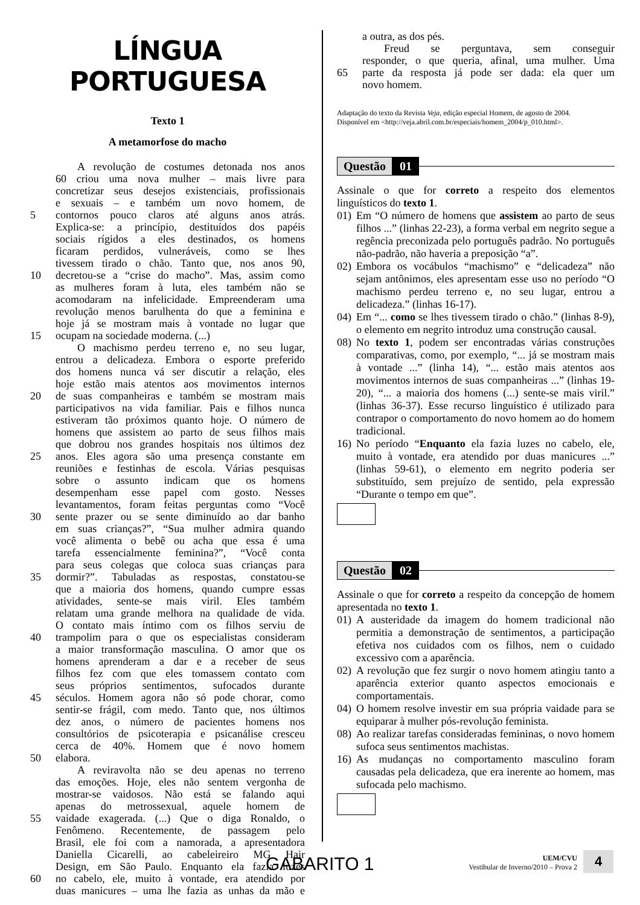LÍNGUA PORTUGUESA
Texto 1
A metamorfose do macho
A revolução de costumes detonada nos anos
60 criou uma nova mulher – mais livre para
concretizar seus desejos existenciais, profissionais
e sexuais – e também um novo homem, de
5 contornos pouco claros até alguns anos atrás.
Explica-se: a princípio, destituídos dos papéis
sociais rígidos a eles destinados, os homens
ficaram perdidos, vulneráveis, como se lhes
tivessem tirado o chão. Tanto que, nos anos 90,
10 decretou-se a “crise do macho”. Mas, assim como
as mulheres foram à luta, eles também não se
acomodaram na infelicidade. Empreenderam uma
revolução menos barulhenta do que a feminina e
hoje já se mostram mais à vontade no lugar que
15 ocupam na sociedade moderna. (...)
O machismo perdeu terreno e, no seu lugar,
entrou a delicadeza. Embora o esporte preferido
dos homens nunca vá ser discutir a relação, eles
hoje estão mais atentos aos movimentos internos
20 de suas companheiras e também se mostram mais
participativos na vida familiar. Pais e filhos nunca
estiveram tão próximos quanto hoje. O número de
homens que assistem ao parto de seus filhos mais
que dobrou nos grandes hospitais nos últimos dez
25 anos. Eles agora são uma presença constante em
reuniões e festinhas de escola. Várias pesquisas
sobre o assunto indicam que os homens
desempenham esse papel com gosto. Nesses
levantamentos, foram feitas perguntas como “Você
30 sente prazer ou se sente diminuído ao dar banho
em suas crianças?”, “Sua mulher admira quando
você alimenta o bebê ou acha que essa é uma
tarefa essencialmente feminina?”, “Você conta
para seus colegas que coloca suas crianças para
35 dormir?”. Tabuladas as respostas, constatou-se
que a maioria dos homens, quando cumpre essas
atividades, sente-se mais viril. Eles também
relatam uma grande melhora na qualidade de vida.
O contato mais íntimo com os filhos serviu de
40 trampolim para o que os especialistas consideram
a maior transformação masculina. O amor que os
homens aprenderam a dar e a receber de seus
filhos fez com que eles tomassem contato com
seus próprios sentimentos, sufocados durante
45 séculos. Homem agora não só pode chorar, como
sentir-se frágil, com medo. Tanto que, nos últimos
dez anos, o número de pacientes homens nos
consultórios de psicoterapia e psicanálise cresceu
cerca de 40%. Homem que é novo homem
50 elabora.
A reviravolta não se deu apenas no terreno
das emoções. Hoje, eles não sentem vergonha de
mostrar-se vaidosos. Não está se falando aqui
apenas do metrossexual, aquele homem de
55 vaidade exagerada. (...) Que o diga Ronaldo, o
Fenômeno. Recentemente, de passagem pelo
Brasil, ele foi com a namorada, a apresentadora
Daniella Cicarelli, ao cabeleireiro MG Hair
Design, em São Paulo. Enquanto ela fazia luzes
60 no cabelo, ele, muito à vontade, era atendido por
duas manicures – uma lhe fazia as unhas da mão e
a outra, as dos pés.
Freud se perguntava, sem conseguir
responder, o que queria, afinal, uma mulher. Uma
65 parte da resposta já pode ser dada: ela quer um
novo homem.
Adaptação do texto da Revista Veja, edição especial Homem, de agosto de 2004.
Disponível em <http://veja.abril.com.br/especiais/homem_2004/p_010.html>.
Questão 01
Assinale o que for correto a respeito dos elementos linguísticos do texto 1.
01) Em “O número de homens que assistem ao parto de seus filhos ...” (linhas 22-23), a forma verbal em negrito segue a regência preconizada pelo português padrão. No português não-padrão, não haveria a preposição “a”.
02) Embora os vocábulos “machismo” e “delicadeza” não sejam antônimos, eles apresentam esse uso no período “O machismo perdeu terreno e, no seu lugar, entrou a delicadeza.” (linhas 16-17).
04) Em “... como se lhes tivessem tirado o chão.” (linhas 8-9), o elemento em negrito introduz uma construção causal.
08) No texto 1, podem ser encontradas várias construções comparativas, como, por exemplo, “... já se mostram mais à vontade ...” (linha 14), “... estão mais atentos aos movimentos internos de suas companheiras ...” (linhas 19-20), “... a maioria dos homens (...) sente-se mais viril.” (linhas 36-37). Esse recurso linguístico é utilizado para contrapor o comportamento do novo homem ao do homem tradicional.
16) No período “Enquanto ela fazia luzes no cabelo, ele, muito à vontade, era atendido por duas manicures ...” (linhas 59-61), o elemento em negrito poderia ser substituído, sem prejuízo de sentido, pela expressão “Durante o tempo em que”.
Questão 02
Assinale o que for correto a respeito da concepção de homem apresentada no texto 1.
01) A austeridade da imagem do homem tradicional não permitia a demonstração de sentimentos, a participação efetiva nos cuidados com os filhos, nem o cuidado excessivo com a aparência.
02) A revolução que fez surgir o novo homem atingiu tanto a aparência exterior quanto aspectos emocionais e comportamentais.
04) O homem resolve investir em sua própria vaidade para se equiparar à mulher pós-revolução feminista.
08) Ao realizar tarefas consideradas femininas, o novo homem sufoca seus sentimentos machistas.
16) As mudanças no comportamento masculino foram causadas pela delicadeza, que era inerente ao homem, mas sufocada pelo machismo.
GABARITO 1
UEM/CVU
Vestibular de Inverno/2010 – Prova 2
4